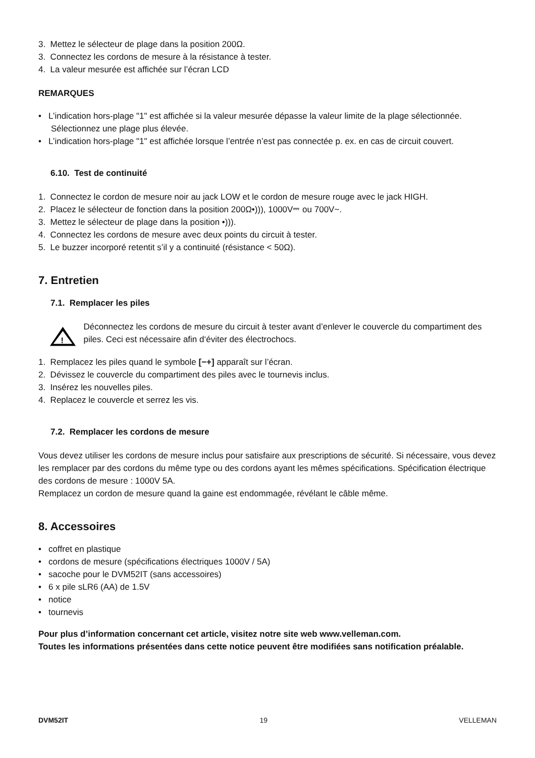3. Mettez le sélecteur de plage dans la position 200Ω.
3. Connectez les cordons de mesure à la résistance à tester.
4. La valeur mesurée est affichée sur l’écran LCD
REMARQUES
• L’indication hors-plage "1" est affichée si la valeur mesurée dépasse la valeur limite de la plage sélectionnée. Sélectionnez une plage plus élevée.
• L’indication hors-plage "1" est affichée lorsque l’entrée n’est pas connectée p. ex. en cas de circuit couvert.
6.10. Test de continuité
1. Connectez le cordon de mesure noir au jack LOW et le cordon de mesure rouge avec le jack HIGH.
2. Placez le sélecteur de fonction dans la position 200Ω•))), 1000V⎓ ou 700V~.
3. Mettez le sélecteur de plage dans la position •))).
4. Connectez les cordons de mesure avec deux points du circuit à tester.
5. Le buzzer incorporé retentit s’il y a continuité (résistance < 50Ω).
7. Entretien
7.1. Remplacer les piles
!
Déconnectez les cordons de mesure du circuit à tester avant d’enlever le couvercle du compartiment des piles. Ceci est nécessaire afin d‘éviter des électrochocs.
1. Remplacez les piles quand le symbole [−+] apparaît sur l’écran.
2. Dévissez le couvercle du compartiment des piles avec le tournevis inclus.
3. Insérez les nouvelles piles.
4. Replacez le couvercle et serrez les vis.
7.2. Remplacer les cordons de mesure
Vous devez utiliser les cordons de mesure inclus pour satisfaire aux prescriptions de sécurité. Si nécessaire, vous devez les remplacer par des cordons du même type ou des cordons ayant les mêmes spécifications. Spécification électrique des cordons de mesure : 1000V 5A.
Remplacez un cordon de mesure quand la gaine est endommagée, révélant le câble même.
8. Accessoires
• coffret en plastique
• cordons de mesure (spécifications électriques 1000V / 5A)
• sacoche pour le DVM52IT (sans accessoires)
• 6 x pile sLR6 (AA) de 1.5V
• notice
• tournevis
Pour plus d’information concernant cet article, visitez notre site web www.velleman.com.
Toutes les informations présentées dans cette notice peuvent être modifiées sans notification préalable.
DVM52IT 19 VELLEMAN